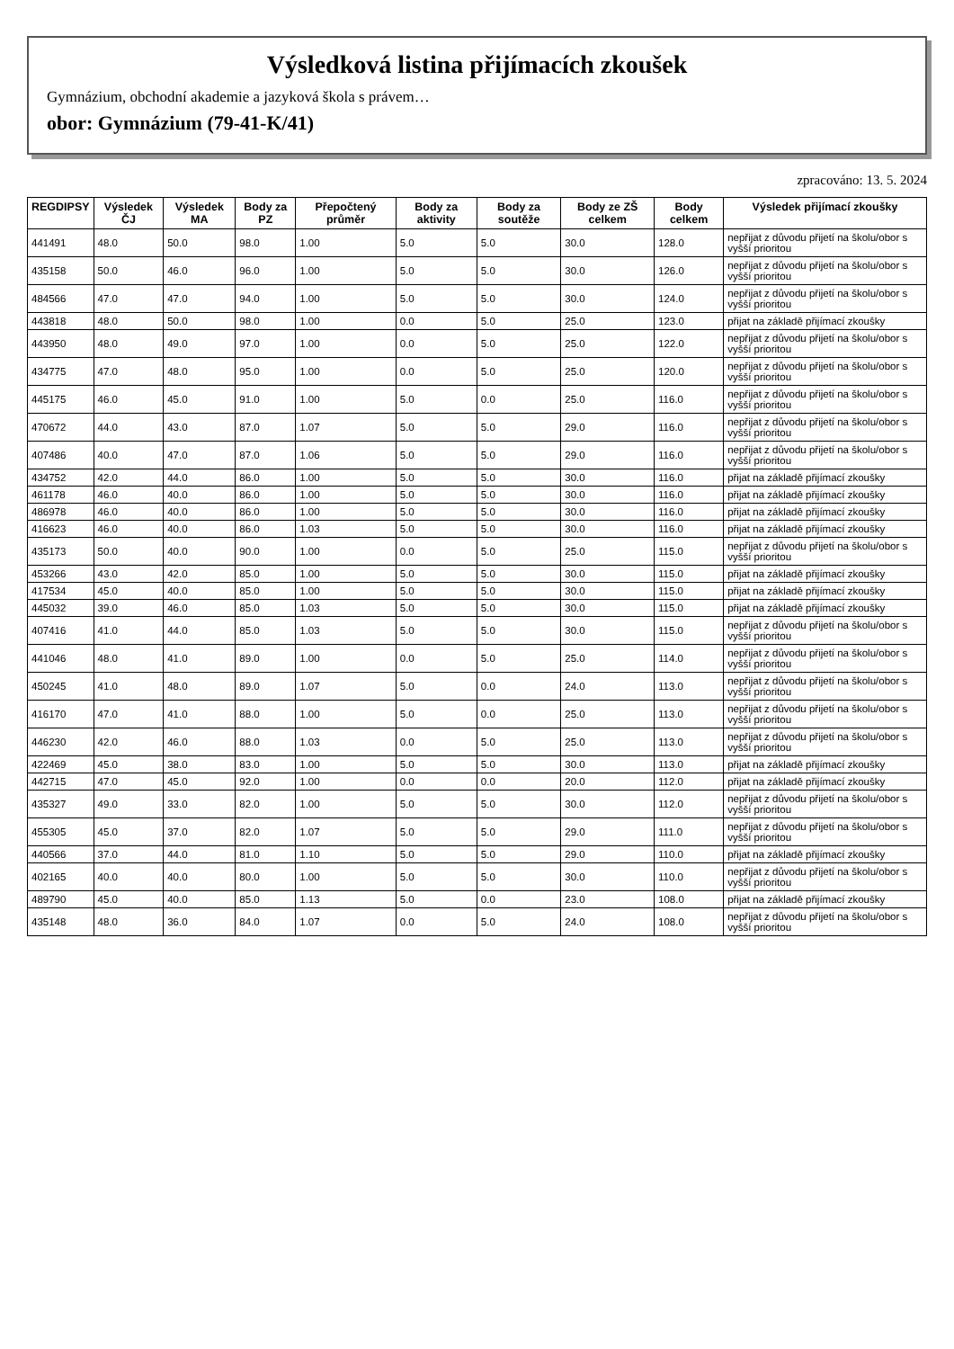Výsledková listina přijímacích zkoušek
Gymnázium, obchodní akademie a jazyková škola s právem…
obor: Gymnázium (79-41-K/41)
zpracováno: 13. 5. 2024
| REGDIPSY | Výsledek ČJ | Výsledek MA | Body za PZ | Přepočtený průměr | Body za aktivity | Body za soutěže | Body ze ZŠ celkem | Body celkem | Výsledek přijímací zkoušky |
| --- | --- | --- | --- | --- | --- | --- | --- | --- | --- |
| 441491 | 48.0 | 50.0 | 98.0 | 1.00 | 5.0 | 5.0 | 30.0 | 128.0 | nepřijat z důvodu přijetí na školu/obor s vyšší prioritou |
| 435158 | 50.0 | 46.0 | 96.0 | 1.00 | 5.0 | 5.0 | 30.0 | 126.0 | nepřijat z důvodu přijetí na školu/obor s vyšší prioritou |
| 484566 | 47.0 | 47.0 | 94.0 | 1.00 | 5.0 | 5.0 | 30.0 | 124.0 | nepřijat z důvodu přijetí na školu/obor s vyšší prioritou |
| 443818 | 48.0 | 50.0 | 98.0 | 1.00 | 0.0 | 5.0 | 25.0 | 123.0 | přijat na základě přijímací zkoušky |
| 443950 | 48.0 | 49.0 | 97.0 | 1.00 | 0.0 | 5.0 | 25.0 | 122.0 | nepřijat z důvodu přijetí na školu/obor s vyšší prioritou |
| 434775 | 47.0 | 48.0 | 95.0 | 1.00 | 0.0 | 5.0 | 25.0 | 120.0 | nepřijat z důvodu přijetí na školu/obor s vyšší prioritou |
| 445175 | 46.0 | 45.0 | 91.0 | 1.00 | 5.0 | 0.0 | 25.0 | 116.0 | nepřijat z důvodu přijetí na školu/obor s vyšší prioritou |
| 470672 | 44.0 | 43.0 | 87.0 | 1.07 | 5.0 | 5.0 | 29.0 | 116.0 | nepřijat z důvodu přijetí na školu/obor s vyšší prioritou |
| 407486 | 40.0 | 47.0 | 87.0 | 1.06 | 5.0 | 5.0 | 29.0 | 116.0 | nepřijat z důvodu přijetí na školu/obor s vyšší prioritou |
| 434752 | 42.0 | 44.0 | 86.0 | 1.00 | 5.0 | 5.0 | 30.0 | 116.0 | přijat na základě přijímací zkoušky |
| 461178 | 46.0 | 40.0 | 86.0 | 1.00 | 5.0 | 5.0 | 30.0 | 116.0 | přijat na základě přijímací zkoušky |
| 486978 | 46.0 | 40.0 | 86.0 | 1.00 | 5.0 | 5.0 | 30.0 | 116.0 | přijat na základě přijímací zkoušky |
| 416623 | 46.0 | 40.0 | 86.0 | 1.03 | 5.0 | 5.0 | 30.0 | 116.0 | přijat na základě přijímací zkoušky |
| 435173 | 50.0 | 40.0 | 90.0 | 1.00 | 0.0 | 5.0 | 25.0 | 115.0 | nepřijat z důvodu přijetí na školu/obor s vyšší prioritou |
| 453266 | 43.0 | 42.0 | 85.0 | 1.00 | 5.0 | 5.0 | 30.0 | 115.0 | přijat na základě přijímací zkoušky |
| 417534 | 45.0 | 40.0 | 85.0 | 1.00 | 5.0 | 5.0 | 30.0 | 115.0 | přijat na základě přijímací zkoušky |
| 445032 | 39.0 | 46.0 | 85.0 | 1.03 | 5.0 | 5.0 | 30.0 | 115.0 | přijat na základě přijímací zkoušky |
| 407416 | 41.0 | 44.0 | 85.0 | 1.03 | 5.0 | 5.0 | 30.0 | 115.0 | nepřijat z důvodu přijetí na školu/obor s vyšší prioritou |
| 441046 | 48.0 | 41.0 | 89.0 | 1.00 | 0.0 | 5.0 | 25.0 | 114.0 | nepřijat z důvodu přijetí na školu/obor s vyšší prioritou |
| 450245 | 41.0 | 48.0 | 89.0 | 1.07 | 5.0 | 0.0 | 24.0 | 113.0 | nepřijat z důvodu přijetí na školu/obor s vyšší prioritou |
| 416170 | 47.0 | 41.0 | 88.0 | 1.00 | 5.0 | 0.0 | 25.0 | 113.0 | nepřijat z důvodu přijetí na školu/obor s vyšší prioritou |
| 446230 | 42.0 | 46.0 | 88.0 | 1.03 | 0.0 | 5.0 | 25.0 | 113.0 | nepřijat z důvodu přijetí na školu/obor s vyšší prioritou |
| 422469 | 45.0 | 38.0 | 83.0 | 1.00 | 5.0 | 5.0 | 30.0 | 113.0 | přijat na základě přijímací zkoušky |
| 442715 | 47.0 | 45.0 | 92.0 | 1.00 | 0.0 | 0.0 | 20.0 | 112.0 | přijat na základě přijímací zkoušky |
| 435327 | 49.0 | 33.0 | 82.0 | 1.00 | 5.0 | 5.0 | 30.0 | 112.0 | nepřijat z důvodu přijetí na školu/obor s vyšší prioritou |
| 455305 | 45.0 | 37.0 | 82.0 | 1.07 | 5.0 | 5.0 | 29.0 | 111.0 | nepřijat z důvodu přijetí na školu/obor s vyšší prioritou |
| 440566 | 37.0 | 44.0 | 81.0 | 1.10 | 5.0 | 5.0 | 29.0 | 110.0 | přijat na základě přijímací zkoušky |
| 402165 | 40.0 | 40.0 | 80.0 | 1.00 | 5.0 | 5.0 | 30.0 | 110.0 | nepřijat z důvodu přijetí na školu/obor s vyšší prioritou |
| 489790 | 45.0 | 40.0 | 85.0 | 1.13 | 5.0 | 0.0 | 23.0 | 108.0 | přijat na základě přijímací zkoušky |
| 435148 | 48.0 | 36.0 | 84.0 | 1.07 | 0.0 | 5.0 | 24.0 | 108.0 | nepřijat z důvodu přijetí na školu/obor s vyšší prioritou |